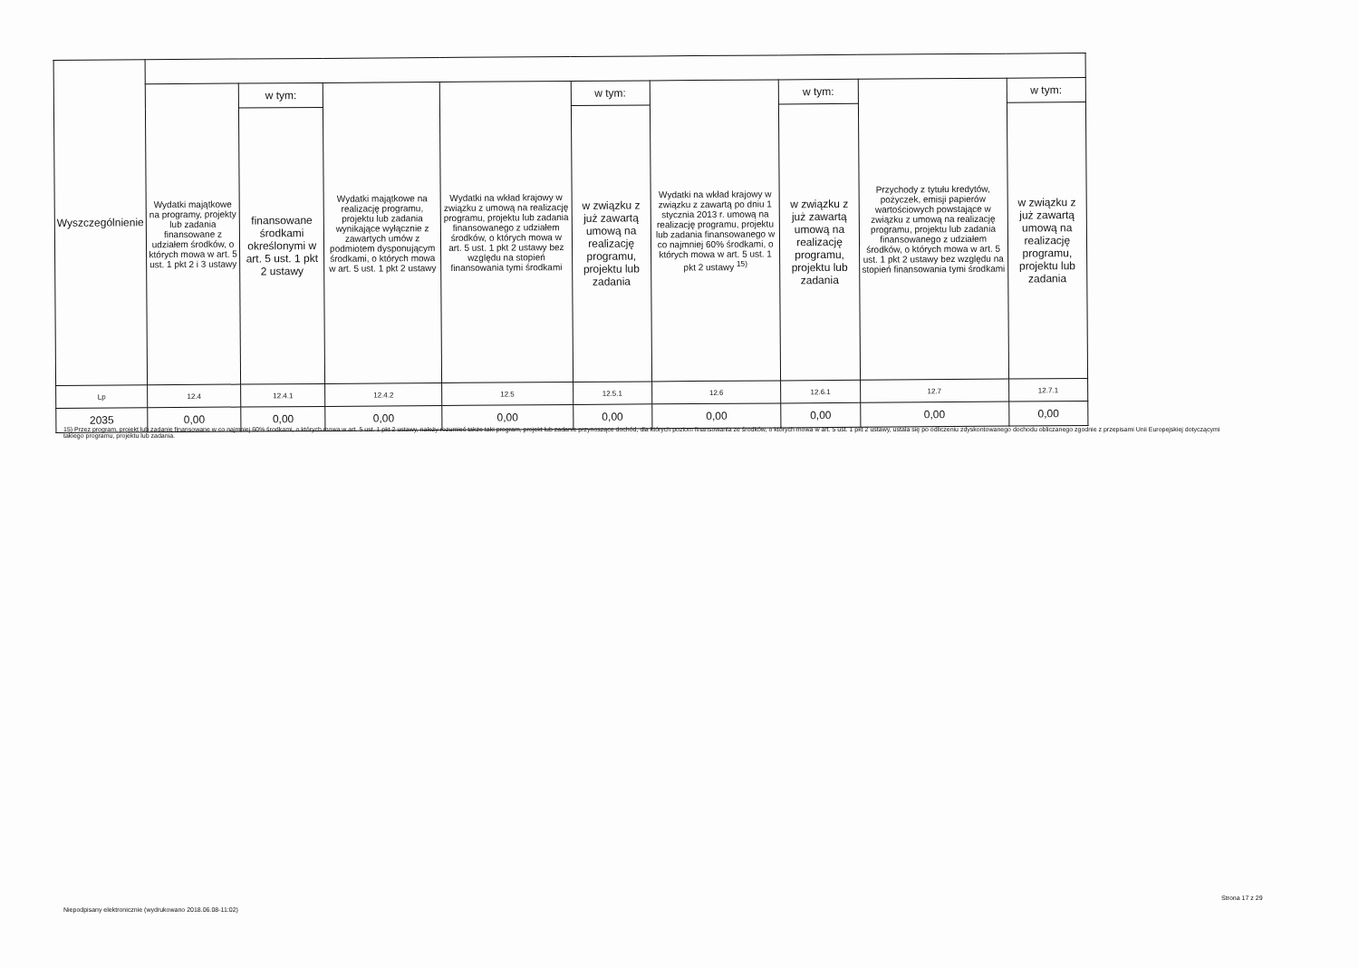| Wyszczególnienie | | | | | | | | | |
| | Wydatki majątkowe na programy, projekty lub zadania finansowane z udziałem środków, o których mowa w art. 5 ust. 1 pkt 2 i 3 ustawy | w tym: | Wydatki majątkowe na realizację programu, projektu lub zadania wynikające wyłącznie z zawartych umów z podmiotem dysponującym środkami, o których mowa w art. 5 ust. 1 pkt 2 ustawy | Wydatki na wkład krajowy w związku z umową na realizację programu, projektu lub zadania finansowanego z udziałem środków, o których mowa w art. 5 ust. 1 pkt 2 ustawy bez względu na stopień finansowania tymi środkami | w tym: | Wydatki na wkład krajowy w związku z zawartą po dniu 1 stycznia 2013 r. umową na realizację programu, projektu lub zadania finansowanego w co najmniej 60% środkami, o których mowa w art. 5 ust. 1 pkt 2 ustawy <sup>15)</sup> | w tym: | Przychody z tytułu kredytów, pożyczek, emisji papierów wartościowych powstające w związku z umową na realizację programu, projektu lub zadania finansowanego z udziałem środków, o których mowa w art. 5 ust. 1 pkt 2 ustawy bez względu na stopień finansowania tymi środkami | w tym: |
| | | finansowane środkami określonymi w art. 5 ust. 1 pkt 2 ustawy | | | w związku z już zawartą umową na realizację programu, projektu lub zadania | | w związku z już zawartą umową na realizację programu, projektu lub zadania | | w związku z już zawartą umową na realizację programu, projektu lub zadania |
| Lp | 12.4 | 12.4.1 | 12.4.2 | 12.5 | 12.5.1 | 12.6 | 12.6.1 | 12.7 | 12.7.1 |
| 2035 | 0,00 | 0,00 | 0,00 | 0,00 | 0,00 | 0,00 | 0,00 | 0,00 | 0,00 |
15) Przez program, projekt lub zadanie finansowane w co najmniej 60% środkami, o których mowa w art. 5 ust. 1 pkt 2 ustawy, należy rozumieć także taki program, projekt lub zadanie przynoszące dochód, dla których poziom finansowania ze środków, o których mowa w art. 5 ust. 1 pkt 2 ustawy, ustala się po odliczeniu zdyskontowanego dochodu obliczanego zgodnie z przepisami Unii Europejskiej dotyczącymi takiego programu, projektu lub zadania.
Niepodpisany elektronicznie (wydrukowano 2018.06.08-11:02)
Strona 17 z 29